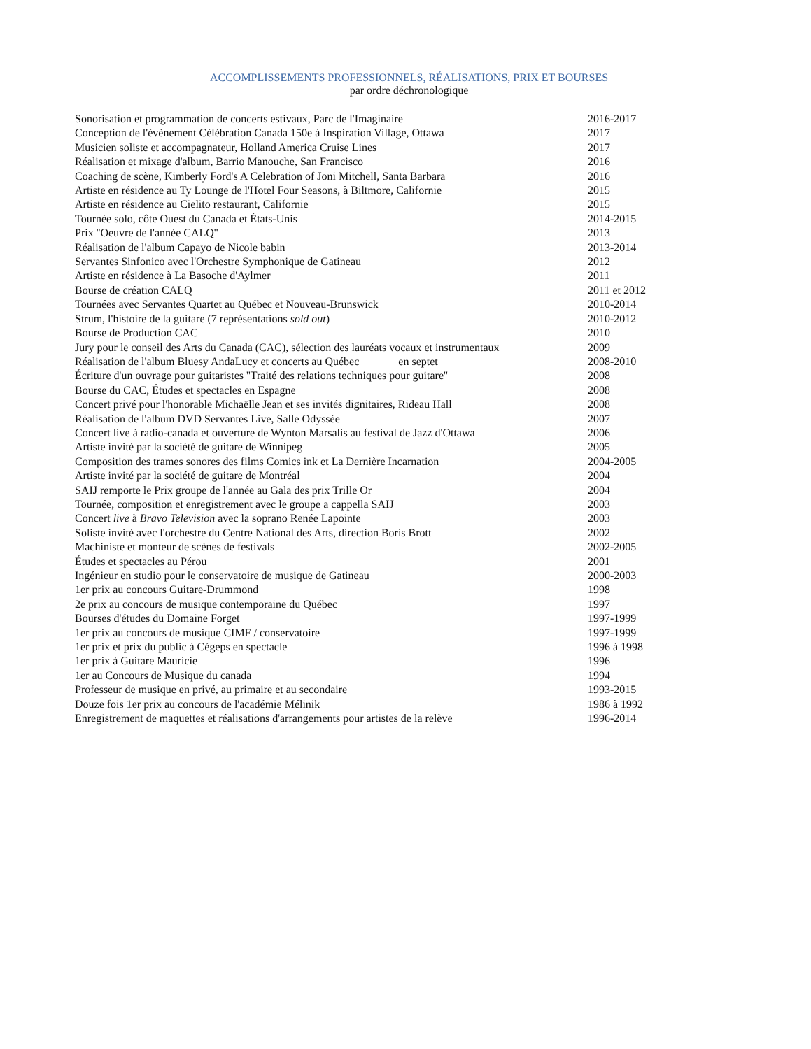ACCOMPLISSEMENTS PROFESSIONNELS, RÉALISATIONS, PRIX ET BOURSES
par ordre déchronologique
| Sonorisation et programmation de concerts estivaux, Parc de l'Imaginaire | 2016-2017 |
| Conception de l'évènement Célébration Canada 150e à Inspiration Village, Ottawa | 2017 |
| Musicien soliste et accompagnateur, Holland America Cruise Lines | 2017 |
| Réalisation et mixage d'album, Barrio Manouche, San Francisco | 2016 |
| Coaching de scène, Kimberly Ford's A Celebration of Joni Mitchell, Santa Barbara | 2016 |
| Artiste en résidence au Ty Lounge de l'Hotel Four Seasons, à Biltmore, Californie | 2015 |
| Artiste en résidence au Cielito restaurant, Californie | 2015 |
| Tournée solo, côte Ouest du Canada et États-Unis | 2014-2015 |
| Prix ''Oeuvre de l'année CALQ'' | 2013 |
| Réalisation de l'album Capayo de Nicole babin | 2013-2014 |
| Servantes Sinfonico avec l'Orchestre Symphonique de Gatineau | 2012 |
| Artiste en résidence à La Basoche d'Aylmer | 2011 |
| Bourse de création CALQ | 2011 et 2012 |
| Tournées avec Servantes Quartet au Québec et Nouveau-Brunswick | 2010-2014 |
| Strum, l'histoire de la guitare (7 représentations sold out ) | 2010-2012 |
| Bourse de Production CAC | 2010 |
| Jury pour le conseil des Arts du Canada (CAC), sélection des lauréats vocaux et instrumentaux | 2009 |
| Réalisation de l'album Bluesy AndaLucy et concerts au Québec en septet | 2008-2010 |
| Écriture d'un ouvrage pour guitaristes ''Traité des relations techniques pour guitare'' | 2008 |
| Bourse du CAC, Études et spectacles en Espagne | 2008 |
| Concert privé pour l'honorable Michaëlle Jean et ses invités dignitaires, Rideau Hall | 2008 |
| Réalisation de l'album DVD Servantes Live, Salle Odyssée | 2007 |
| Concert live à radio-canada et ouverture de Wynton Marsalis au festival de Jazz d'Ottawa | 2006 |
| Artiste invité par la société de guitare de Winnipeg | 2005 |
| Composition des trames sonores des films Comics ink et La Dernière Incarnation | 2004-2005 |
| Artiste invité par la société de guitare de Montréal | 2004 |
| SAIJ remporte le Prix groupe de l'année au Gala des prix Trille Or | 2004 |
| Tournée, composition et enregistrement avec le groupe a cappella SAIJ | 2003 |
| Concert live à Bravo Television avec la soprano Renée Lapointe | 2003 |
| Soliste invité avec l'orchestre du Centre National des Arts, direction Boris Brott | 2002 |
| Machiniste et monteur de scènes de festivals | 2002-2005 |
| Études et spectacles au Pérou | 2001 |
| Ingénieur en studio pour le conservatoire de musique de Gatineau | 2000-2003 |
| 1er prix au concours Guitare-Drummond | 1998 |
| 2e prix au concours de musique contemporaine du Québec | 1997 |
| Bourses d'études du Domaine Forget | 1997-1999 |
| 1er prix au concours de musique CIMF / conservatoire | 1997-1999 |
| 1er prix et prix du public à Cégeps en spectacle | 1996 à 1998 |
| 1er prix à Guitare Mauricie | 1996 |
| 1er au Concours de Musique du canada | 1994 |
| Professeur de musique en privé, au primaire et au secondaire | 1993-2015 |
| Douze fois 1er prix au concours de l'académie Mélinik | 1986 à 1992 |
| Enregistrement de maquettes et réalisations d'arrangements pour artistes de la relève | 1996-2014 |